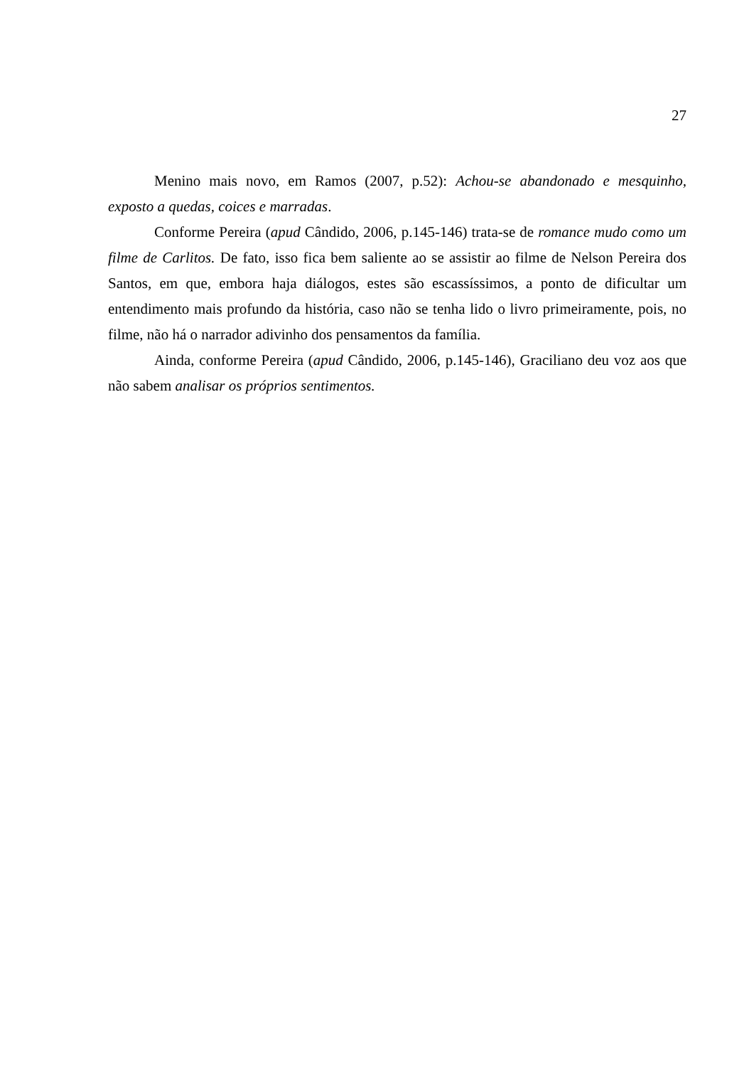27
Menino mais novo, em Ramos (2007, p.52): Achou-se abandonado e mesquinho, exposto a quedas, coices e marradas.
Conforme Pereira (apud Cândido, 2006, p.145-146) trata-se de romance mudo como um filme de Carlitos. De fato, isso fica bem saliente ao se assistir ao filme de Nelson Pereira dos Santos, em que, embora haja diálogos, estes são escassíssimos, a ponto de dificultar um entendimento mais profundo da história, caso não se tenha lido o livro primeiramente, pois, no filme, não há o narrador adivinho dos pensamentos da família.
Ainda, conforme Pereira (apud Cândido, 2006, p.145-146), Graciliano deu voz aos que não sabem analisar os próprios sentimentos.